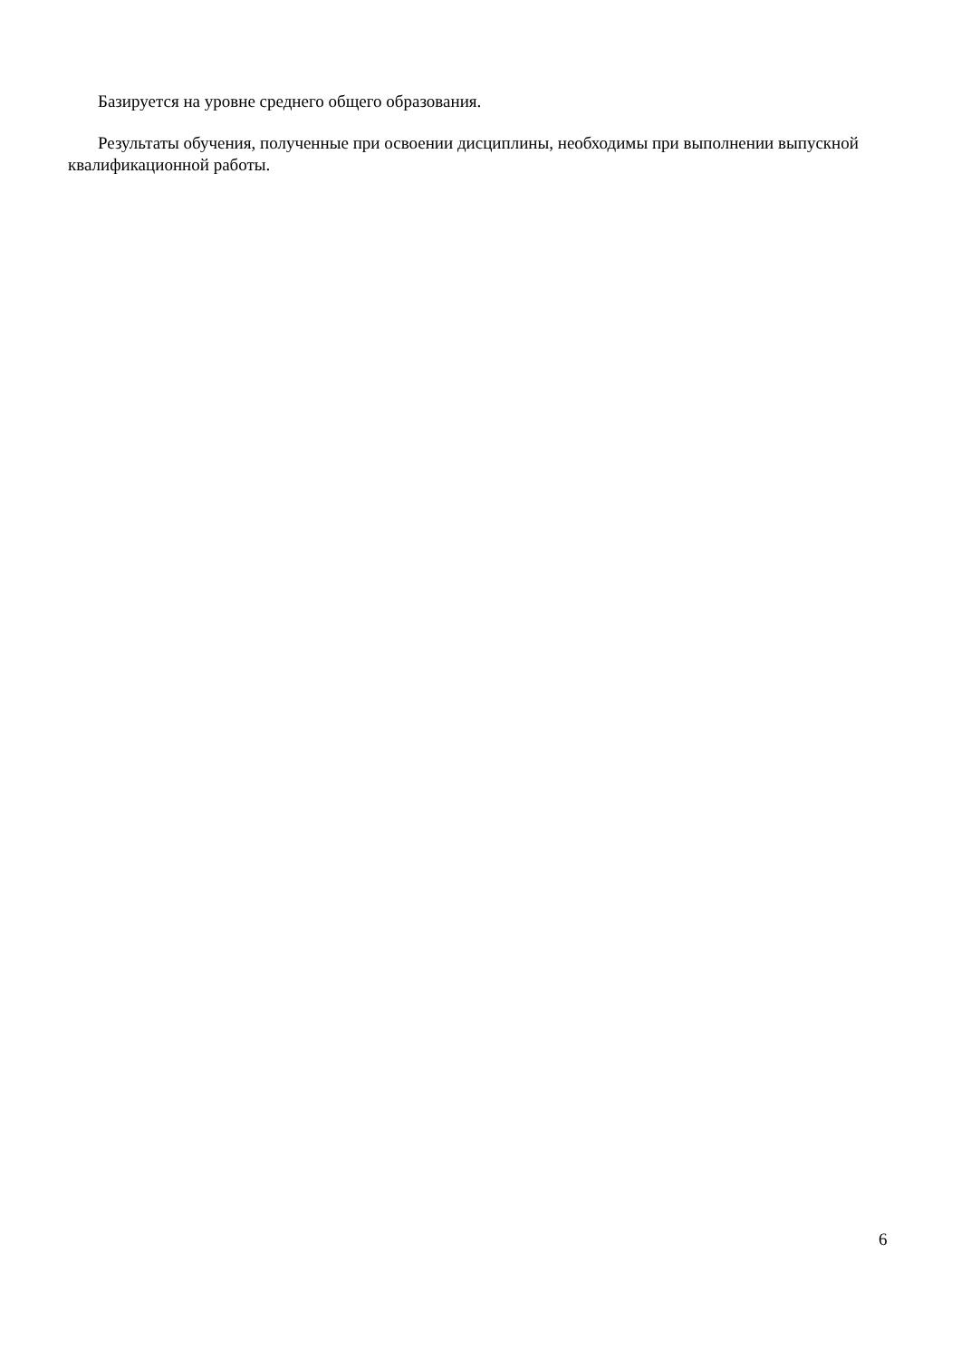Базируется на уровне среднего общего образования.
Результаты обучения, полученные при освоении дисциплины, необходимы при выполнении выпускной квалификационной работы.
6